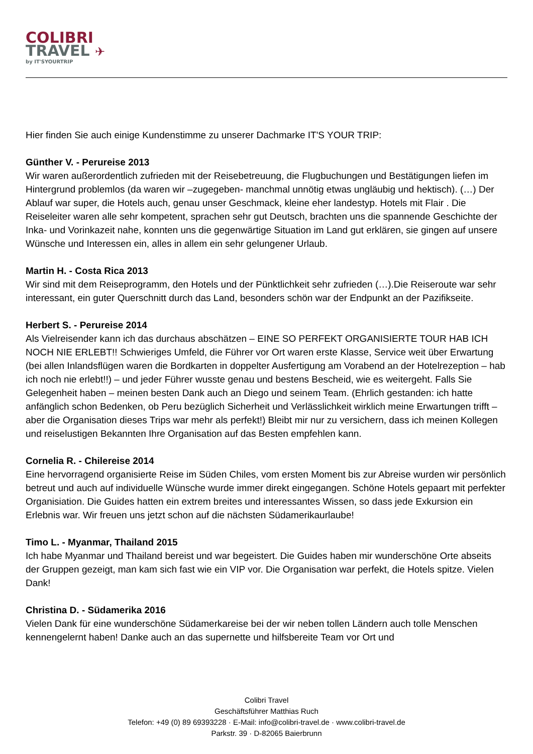COLIBRI
TRAVEL ✈
by IT'SYOURTRIP
Hier finden Sie auch einige Kundenstimme zu unserer Dachmarke IT'S YOUR TRIP:
Günther V. - Perureise 2013
Wir waren außerordentlich zufrieden mit der Reisebetreuung, die Flugbuchungen und Bestätigungen liefen im Hintergrund problemlos (da waren wir –zugegeben- manchmal unnötig etwas ungläubig und hektisch). (…) Der Ablauf war super, die Hotels auch, genau unser Geschmack, kleine eher landestyp. Hotels mit Flair . Die Reiseleiter waren alle sehr kompetent, sprachen sehr gut Deutsch, brachten uns die spannende Geschichte der Inka- und Vorinkazeit nahe, konnten uns die gegenwärtige Situation im Land gut erklären, sie gingen auf unsere Wünsche und Interessen ein, alles in allem ein sehr gelungener Urlaub.
Martin H. - Costa Rica 2013
Wir sind mit dem Reiseprogramm, den Hotels und der Pünktlichkeit sehr zufrieden (…).Die Reiseroute war sehr interessant, ein guter Querschnitt durch das Land, besonders schön war der Endpunkt an der Pazifikseite.
Herbert S. - Perureise 2014
Als Vielreisender kann ich das durchaus abschätzen – EINE SO PERFEKT ORGANISIERTE TOUR HAB ICH NOCH NIE ERLEBT!! Schwieriges Umfeld, die Führer vor Ort waren erste Klasse, Service weit über Erwartung (bei allen Inlandsflügen waren die Bordkarten in doppelter Ausfertigung am Vorabend an der Hotelrezeption – hab ich noch nie erlebt!!) – und jeder Führer wusste genau und bestens Bescheid, wie es weitergeht. Falls Sie Gelegenheit haben – meinen besten Dank auch an Diego und seinem Team. (Ehrlich gestanden: ich hatte anfänglich schon Bedenken, ob Peru bezüglich Sicherheit und Verlässlichkeit wirklich meine Erwartungen trifft – aber die Organisation dieses Trips war mehr als perfekt!) Bleibt mir nur zu versichern, dass ich meinen Kollegen und reiselustigen Bekannten Ihre Organisation auf das Besten empfehlen kann.
Cornelia R. - Chilereise 2014
Eine hervorragend organisierte Reise im Süden Chiles, vom ersten Moment bis zur Abreise wurden wir persönlich betreut und auch auf individuelle Wünsche wurde immer direkt eingegangen. Schöne Hotels gepaart mit perfekter Organisiation. Die Guides hatten ein extrem breites und interessantes Wissen, so dass jede Exkursion ein Erlebnis war. Wir freuen uns jetzt schon auf die nächsten Südamerikaurlaube!
Timo L. - Myanmar, Thailand 2015
Ich habe Myanmar und Thailand bereist und war begeistert. Die Guides haben mir wunderschöne Orte abseits der Gruppen gezeigt, man kam sich fast wie ein VIP vor. Die Organisation war perfekt, die Hotels spitze. Vielen Dank!
Christina D. - Südamerika 2016
Vielen Dank für eine wunderschöne Südamerkareise bei der wir neben tollen Ländern auch tolle Menschen kennengelernt haben! Danke auch an das supernette und hilfsbereite Team vor Ort und
Colibri Travel
Geschäftsführer Matthias Ruch
Telefon: +49 (0) 89 69393228 · E-Mail: info@colibri-travel.de · www.colibri-travel.de
Parkstr. 39 · D-82065 Baierbrunn